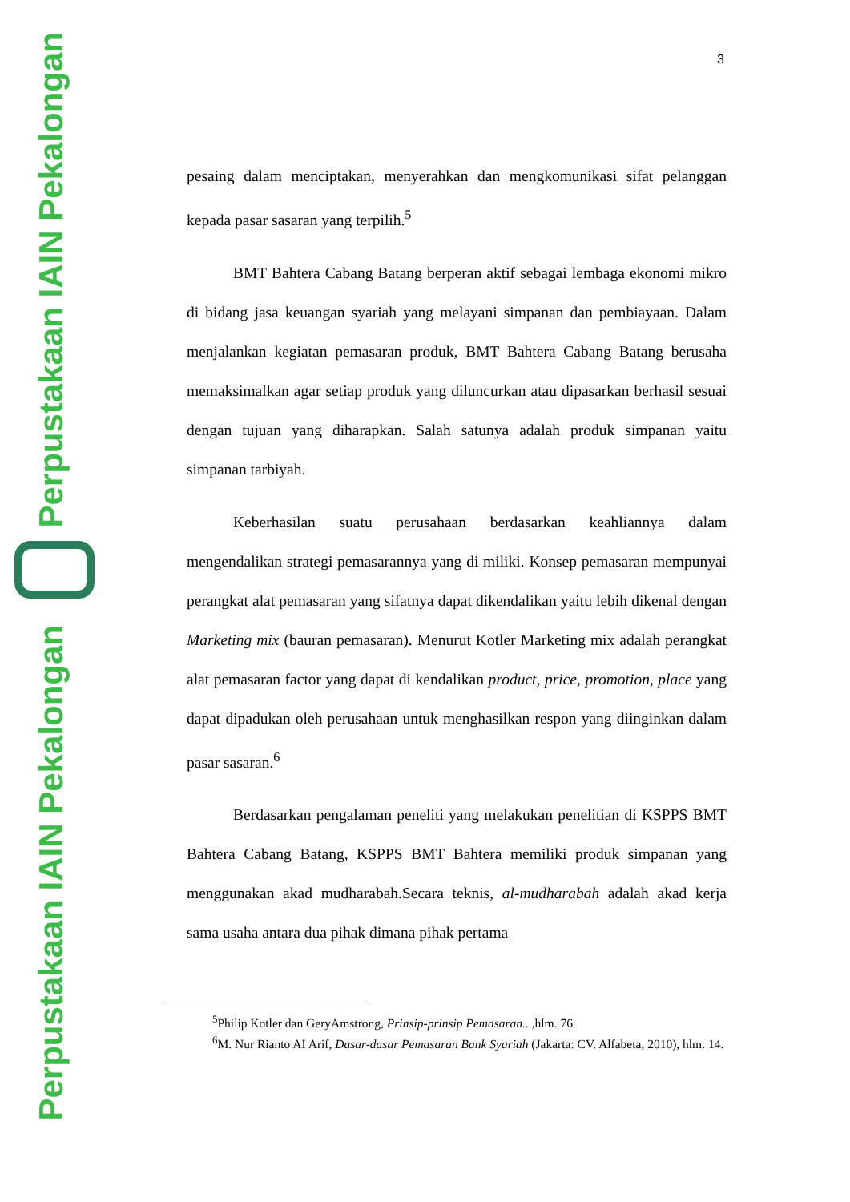Perpustakaan IAIN Pekalongan
Perpustakaan IAIN Pekalongan
3
pesaing dalam menciptakan, menyerahkan dan mengkomunikasi sifat pelanggan kepada pasar sasaran yang terpilih.<sup>5</sup>
BMT Bahtera Cabang Batang berperan aktif sebagai lembaga ekonomi mikro di bidang jasa keuangan syariah yang melayani simpanan dan pembiayaan. Dalam menjalankan kegiatan pemasaran produk, BMT Bahtera Cabang Batang berusaha memaksimalkan agar setiap produk yang diluncurkan atau dipasarkan berhasil sesuai dengan tujuan yang diharapkan. Salah satunya adalah produk simpanan yaitu simpanan tarbiyah.
Keberhasilan suatu perusahaan berdasarkan keahliannya dalam mengendalikan strategi pemasarannya yang di miliki. Konsep pemasaran mempunyai perangkat alat pemasaran yang sifatnya dapat dikendalikan yaitu lebih dikenal dengan Marketing mix (bauran pemasaran). Menurut Kotler Marketing mix adalah perangkat alat pemasaran factor yang dapat di kendalikan product, price, promotion, place yang dapat dipadukan oleh perusahaan untuk menghasilkan respon yang diinginkan dalam pasar sasaran.<sup>6</sup>
Berdasarkan pengalaman peneliti yang melakukan penelitian di KSPPS BMT Bahtera Cabang Batang, KSPPS BMT Bahtera memiliki produk simpanan yang menggunakan akad mudharabah.Secara teknis, al-mudharabah adalah akad kerja sama usaha antara dua pihak dimana pihak pertama
<sup>5</sup> Philip Kotler dan GeryAmstrong, Prinsip-prinsip Pemasaran...,hlm. 76
<sup>6</sup> M. Nur Rianto AI Arif, Dasar-dasar Pemasaran Bank Syariah (Jakarta: CV. Alfabeta, 2010), hlm. 14.